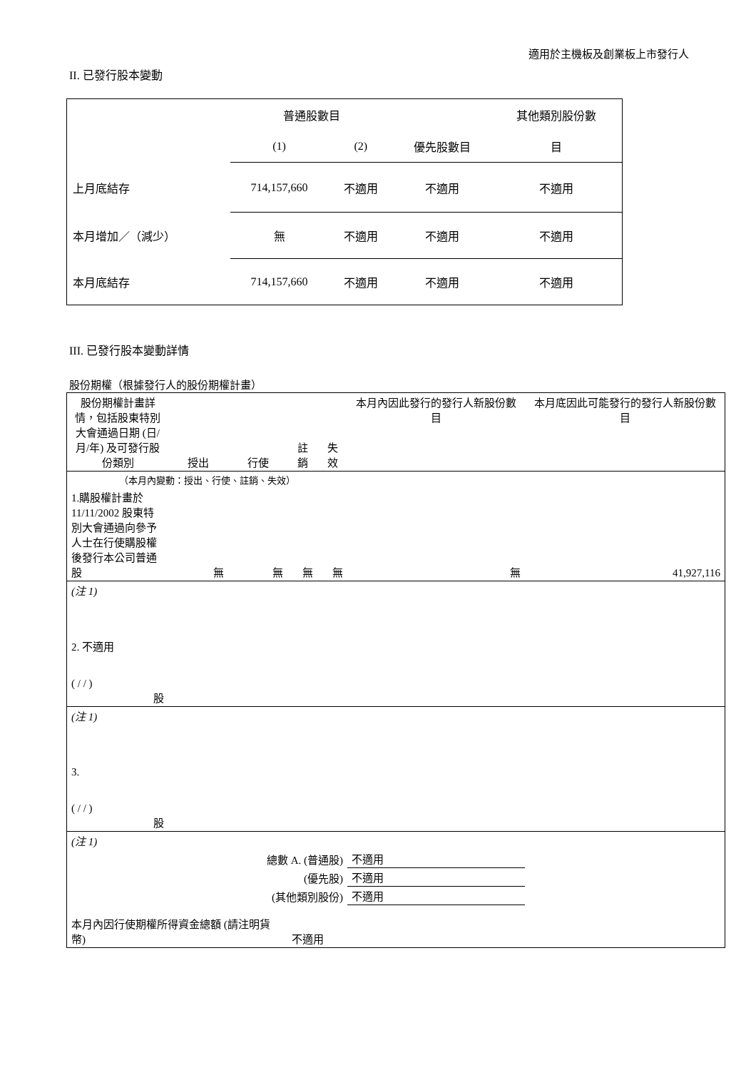適用於主機板及創業板上市發行人
II. 已發行股本變動
| | 普通股數目 | | | 其他類別股份數 |
| | (1) | (2) | 優先股數目 | 目 |
| 上月底結存 | 714,157,660 | 不適用 | 不適用 | 不適用 |
| 本月增加／（減少） | 無 | 不適用 | 不適用 | 不適用 |
| 本月底結存 | 714,157,660 | 不適用 | 不適用 | 不適用 |
III. 已發行股本變動詳情
股份期權（根據發行人的股份期權計畫）
| 股份期權計畫詳情，包括股東特別大會通過日期 (日/月/年) 及可發行股份類別 | 授出 | 行使 | 註銷 | 失效 | 本月內因此發行的發行人新股份數目 | 本月底因此可能發行的發行人新股份數目 |
| （本月內變動：授出、行使、註銷、失效） | | | | | | |
| 1.購股權計畫於 11/11/2002 股東特別大會通過向參予人士在行使購股權後發行本公司普通股 | 無 | 無 | 無 | 無 | 無 | 41,927,116 |
| (注 1) | | | | | | |
| 2. 不適用 ( / / ) 股 | | | | | | |
| (注 1) | | | | | | |
| 3. ( / / ) 股 | | | | | | |
| (注 1) | | | | | | |
| 總數 A. (普通股) | | | | | 不適用 | |
| (優先股) | | | | | 不適用 | |
| (其他類別股份) | | | | | 不適用 | |
| 本月內因行使期權所得資金總額 (請注明貨幣) | | | 不適用 | | | |